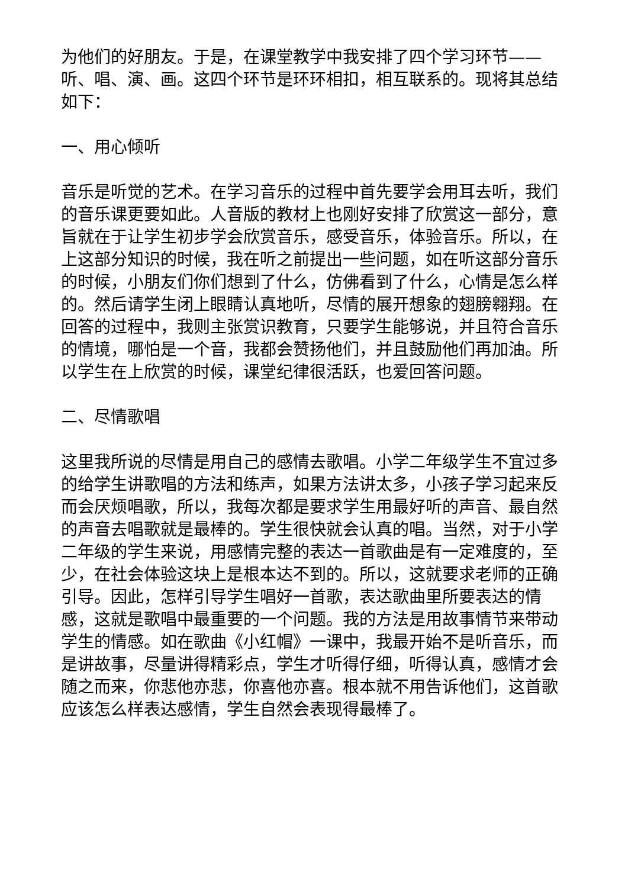为他们的好朋友。于是，在课堂教学中我安排了四个学习环节——听、唱、演、画。这四个环节是环环相扣，相互联系的。现将其总结如下：
一、用心倾听
音乐是听觉的艺术。在学习音乐的过程中首先要学会用耳去听，我们的音乐课更要如此。人音版的教材上也刚好安排了欣赏这一部分，意旨就在于让学生初步学会欣赏音乐，感受音乐，体验音乐。所以，在上这部分知识的时候，我在听之前提出一些问题，如在听这部分音乐的时候，小朋友们你们想到了什么，仿佛看到了什么，心情是怎么样的。然后请学生闭上眼睛认真地听，尽情的展开想象的翅膀翱翔。在回答的过程中，我则主张赏识教育，只要学生能够说，并且符合音乐的情境，哪怕是一个音，我都会赞扬他们，并且鼓励他们再加油。所以学生在上欣赏的时候，课堂纪律很活跃，也爱回答问题。
二、尽情歌唱
这里我所说的尽情是用自己的感情去歌唱。小学二年级学生不宜过多的给学生讲歌唱的方法和练声，如果方法讲太多，小孩子学习起来反而会厌烦唱歌，所以，我每次都是要求学生用最好听的声音、最自然的声音去唱歌就是最棒的。学生很快就会认真的唱。当然，对于小学二年级的学生来说，用感情完整的表达一首歌曲是有一定难度的，至少，在社会体验这块上是根本达不到的。所以，这就要求老师的正确引导。因此，怎样引导学生唱好一首歌，表达歌曲里所要表达的情感，这就是歌唱中最重要的一个问题。我的方法是用故事情节来带动学生的情感。如在歌曲《小红帽》一课中，我最开始不是听音乐，而是讲故事，尽量讲得精彩点，学生才听得仔细，听得认真，感情才会随之而来，你悲他亦悲，你喜他亦喜。根本就不用告诉他们，这首歌应该怎么样表达感情，学生自然会表现得最棒了。